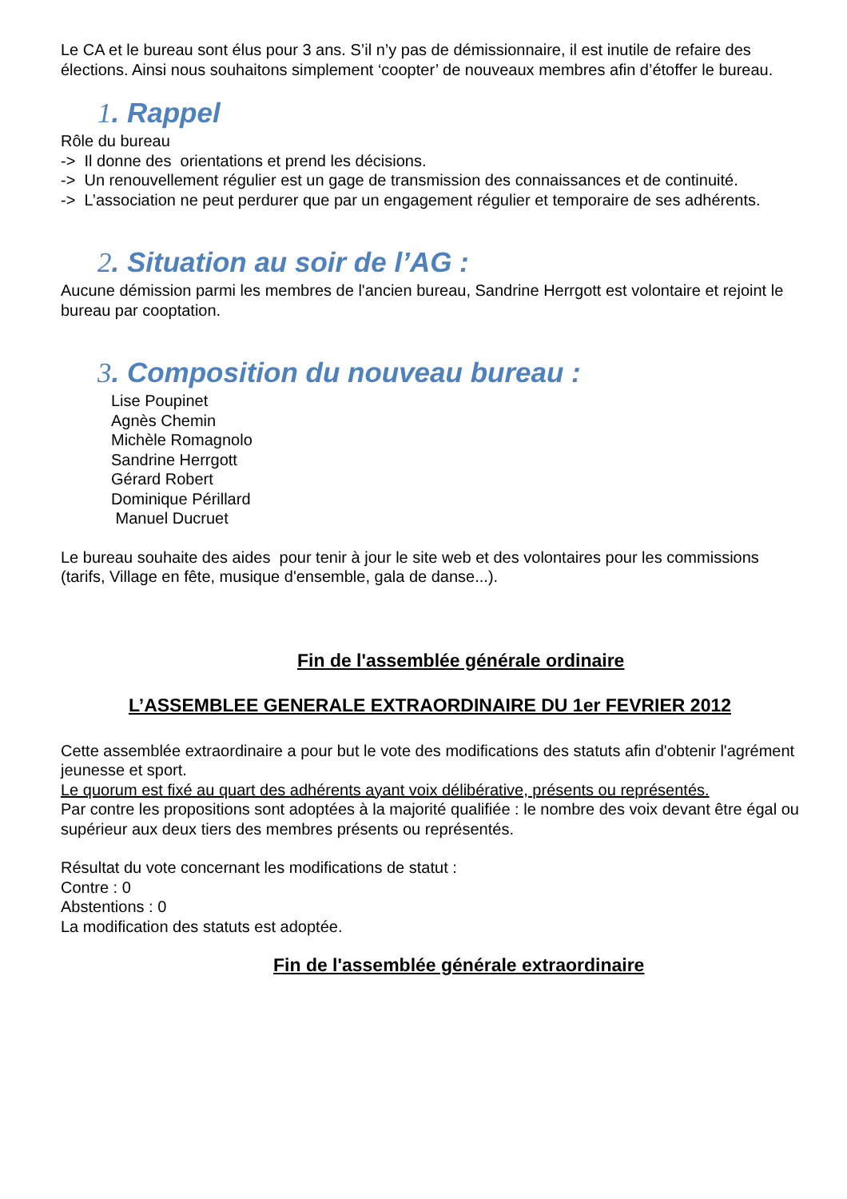Le CA et le bureau sont élus pour 3 ans. S’il n’y pas de démissionnaire, il est inutile de refaire des élections. Ainsi nous souhaitons simplement ‘coopter’ de nouveaux membres afin d’étoffer le bureau.
1. Rappel
Rôle du bureau
-> Il donne des orientations et prend les décisions.
-> Un renouvellement régulier est un gage de transmission des connaissances et de continuité.
-> L’association ne peut perdurer que par un engagement régulier et temporaire de ses adhérents.
2. Situation au soir de l’AG :
Aucune démission parmi les membres de l'ancien bureau, Sandrine Herrgott est volontaire et rejoint le bureau par cooptation.
3. Composition du nouveau bureau :
Lise Poupinet
Agnès Chemin
Michèle Romagnolo
Sandrine Herrgott
Gérard Robert
Dominique Périllard
Manuel Ducruet
Le bureau souhaite des aides pour tenir à jour le site web et des volontaires pour les commissions (tarifs, Village en fête, musique d'ensemble, gala de danse...).
Fin de l'assemblée générale ordinaire
L’ASSEMBLEE GENERALE EXTRAORDINAIRE DU 1er FEVRIER 2012
Cette assemblée extraordinaire a pour but le vote des modifications des statuts afin d'obtenir l'agrément jeunesse et sport.
Le quorum est fixé au quart des adhérents ayant voix délibérative, présents ou représentés.
Par contre les propositions sont adoptées à la majorité qualifiée : le nombre des voix devant être égal ou supérieur aux deux tiers des membres présents ou représentés.
Résultat du vote concernant les modifications de statut :
Contre : 0
Abstentions : 0
La modification des statuts est adoptée.
Fin de l'assemblée générale extraordinaire